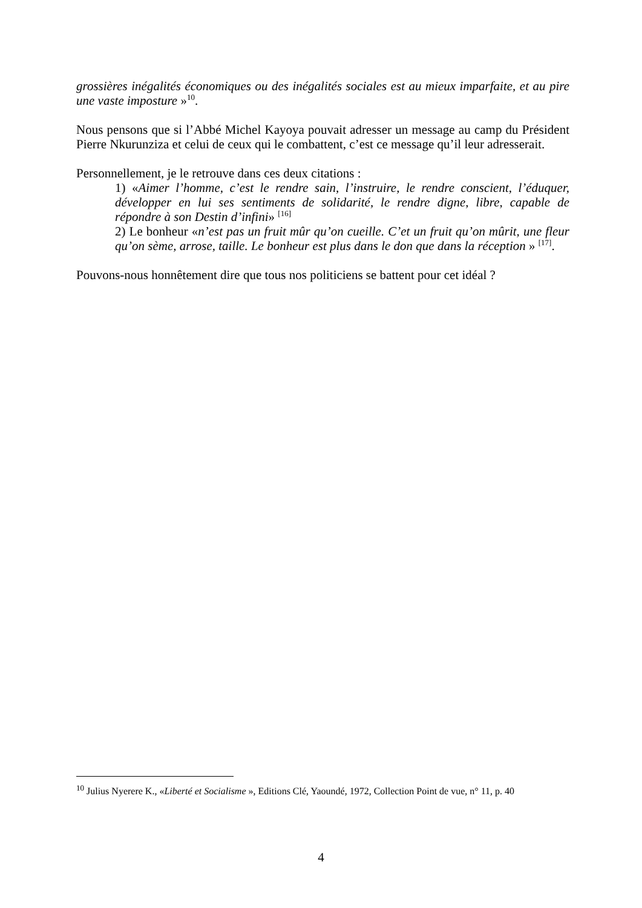grossières inégalités économiques ou des inégalités sociales est au mieux imparfaite, et au pire une vaste imposture »<sup>10</sup>.
Nous pensons que si l’Abbé Michel Kayoya pouvait adresser un message au camp du Président Pierre Nkurunziza et celui de ceux qui le combattent, c’est ce message qu’il leur adresserait.
Personnellement, je le retrouve dans ces deux citations :
1) «Aimer l’homme, c’est le rendre sain, l’instruire, le rendre conscient, l’éduquer, développer en lui ses sentiments de solidarité, le rendre digne, libre, capable de répondre à son Destin d’infini» <sup>[16]</sup>
2) Le bonheur «n’est pas un fruit mûr qu’on cueille. C’et un fruit qu’on mûrit, une fleur qu’on sème, arrose, taille. Le bonheur est plus dans le don que dans la réception » <sup>[17]</sup>.
Pouvons-nous honnêtement dire que tous nos politiciens se battent pour cet idéal ?
<sup>10</sup> Julius Nyerere K., «Liberté et Socialisme », Editions Clé, Yaoundé, 1972, Collection Point de vue, n° 11, p. 40
4